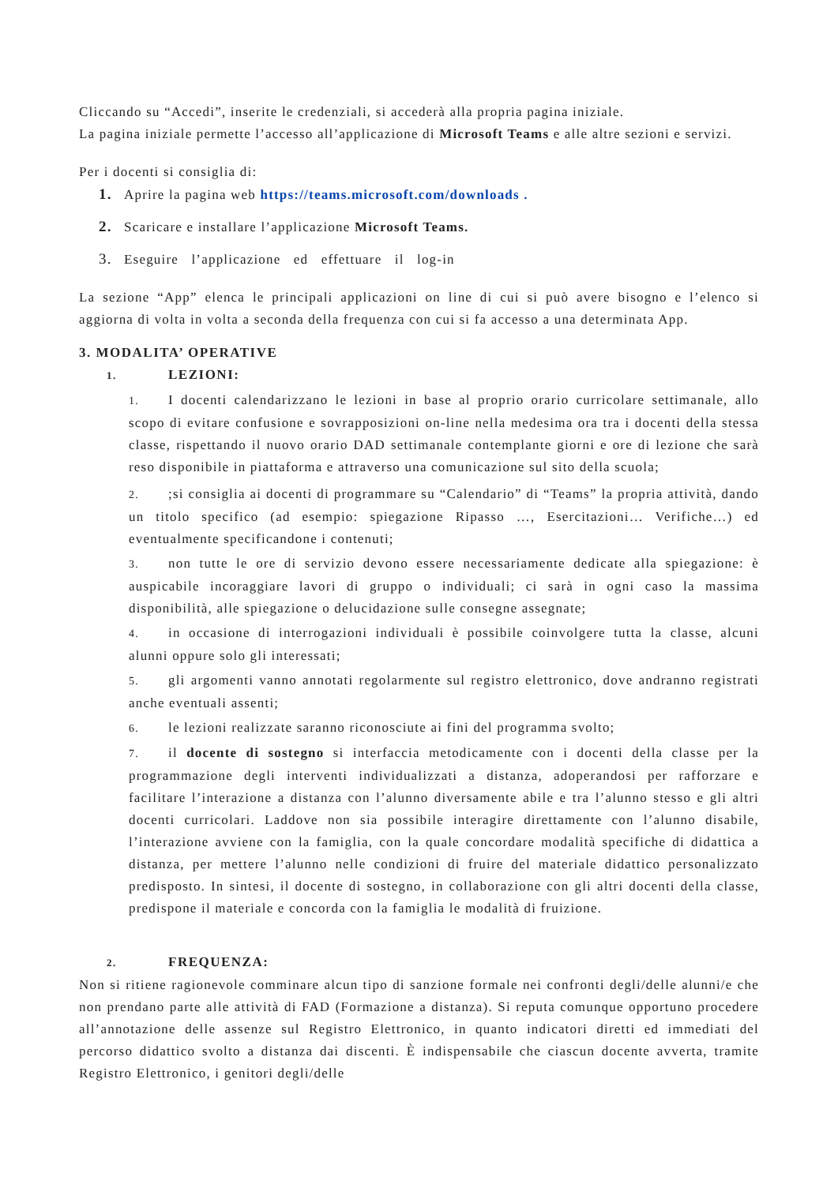Cliccando su “Accedi”, inserite le credenziali, si accederà alla propria pagina iniziale.
La pagina iniziale permette l’accesso all’applicazione di Microsoft Teams e alle altre sezioni e servizi.
Per i docenti si consiglia di:
1. Aprire la pagina web https://teams.microsoft.com/downloads .
2. Scaricare e installare l’applicazione Microsoft Teams.
3. Eseguire l’applicazione ed effettuare il log-in
La sezione “App” elenca le principali applicazioni on line di cui si può avere bisogno e l’elenco si aggiorna di volta in volta a seconda della frequenza con cui si fa accesso a una determinata App.
3. MODALITA’ OPERATIVE
1. LEZIONI:
1. I docenti calendarizzano le lezioni in base al proprio orario curricolare settimanale, allo scopo di evitare confusione e sovrapposizioni on-line nella medesima ora tra i docenti della stessa classe, rispettando il nuovo orario DAD settimanale contemplante giorni e ore di lezione che sarà reso disponibile in piattaforma e attraverso una comunicazione sul sito della scuola;
2.;si consiglia ai docenti di programmare su “Calendario” di “Teams” la propria attività, dando un titolo specifico (ad esempio: spiegazione Ripasso …, Esercitazioni… Verifiche…) ed eventualmente specificandone i contenuti;
3. non tutte le ore di servizio devono essere necessariamente dedicate alla spiegazione: è auspicabile incoraggiare lavori di gruppo o individuali; ci sarà in ogni caso la massima disponibilità, alle spiegazione o delucidazione sulle consegne assegnate;
4. in occasione di interrogazioni individuali è possibile coinvolgere tutta la classe, alcuni alunni oppure solo gli interessati;
5. gli argomenti vanno annotati regolarmente sul registro elettronico, dove andranno registrati anche eventuali assenti;
6. le lezioni realizzate saranno riconosciute ai fini del programma svolto;
7. il docente di sostegno si interfaccia metodicamente con i docenti della classe per la programmazione degli interventi individualizzati a distanza, adoperandosi per rafforzare e facilitare l’interazione a distanza con l’alunno diversamente abile e tra l’alunno stesso e gli altri docenti curricolari. Laddove non sia possibile interagire direttamente con l’alunno disabile, l’interazione avviene con la famiglia, con la quale concordare modalità specifiche di didattica a distanza, per mettere l’alunno nelle condizioni di fruire del materiale didattico personalizzato predisposto. In sintesi, il docente di sostegno, in collaborazione con gli altri docenti della classe, predispone il materiale e concorda con la famiglia le modalità di fruizione.
2. FREQUENZA:
Non si ritiene ragionevole comminare alcun tipo di sanzione formale nei confronti degli/delle alunni/e che non prendano parte alle attività di FAD (Formazione a distanza). Si reputa comunque opportuno procedere all’annotazione delle assenze sul Registro Elettronico, in quanto indicatori diretti ed immediati del percorso didattico svolto a distanza dai discenti. È indispensabile che ciascun docente avverta, tramite Registro Elettronico, i genitori degli/delle